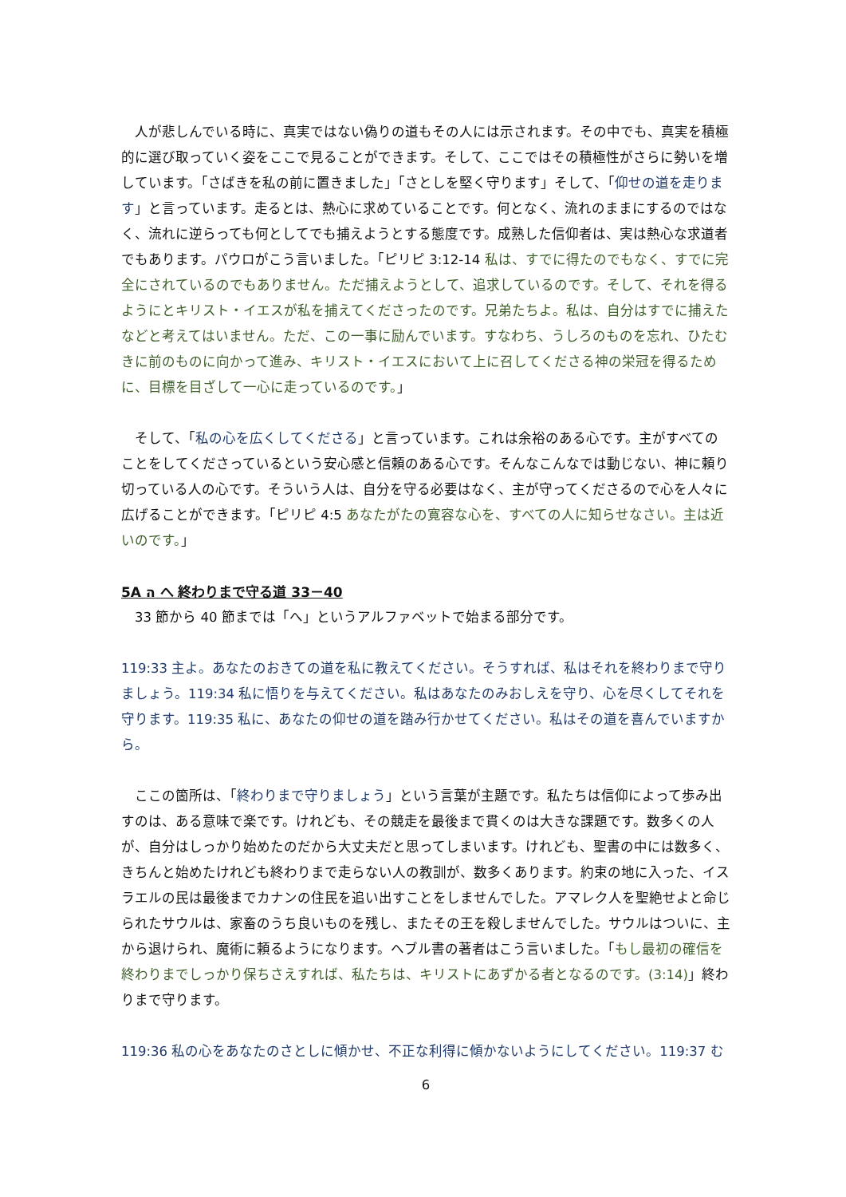人が悲しんでいる時に、真実ではない偽りの道もその人には示されます。その中でも、真実を積極的に選び取っていく姿をここで見ることができます。そして、ここではその積極性がさらに勢いを増しています。「さばきを私の前に置きました」「さとしを堅く守ります」そして、「仰せの道を走ります」と言っています。走るとは、熱心に求めていることです。何となく、流れのままにするのではなく、流れに逆らっても何としてでも捕えようとする態度です。成熟した信仰者は、実は熱心な求道者でもあります。パウロがこう言いました。「ピリピ 3:12-14 私は、すでに得たのでもなく、すでに完全にされているのでもありません。ただ捕えようとして、追求しているのです。そして、それを得るようにとキリスト・イエスが私を捕えてくださったのです。兄弟たちよ。私は、自分はすでに捕えたなどと考えてはいません。ただ、この一事に励んでいます。すなわち、うしろのものを忘れ、ひたむきに前のものに向かって進み、キリスト・イエスにおいて上に召してくださる神の栄冠を得るために、目標を目ざして一心に走っているのです。」
　そして、「私の心を広くしてくださる」と言っています。これは余裕のある心です。主がすべてのことをしてくださっているという安心感と信頼のある心です。そんなこんなでは動じない、神に頼り切っている人の心です。そういう人は、自分を守る必要はなく、主が守ってくださるので心を人々に広げることができます。「ピリピ 4:5 あなたがたの寛容な心を、すべての人に知らせなさい。主は近いのです。」
5A ה へ 終わりまで守る道 33－40
　33 節から 40 節までは「へ」というアルファベットで始まる部分です。
119:33 主よ。あなたのおきての道を私に教えてください。そうすれば、私はそれを終わりまで守りましょう。119:34 私に悟りを与えてください。私はあなたのみおしえを守り、心を尽くしてそれを守ります。119:35 私に、あなたの仰せの道を踏み行かせてください。私はその道を喜んでいますから。
　ここの箇所は、「終わりまで守りましょう」という言葉が主題です。私たちは信仰によって歩み出すのは、ある意味で楽です。けれども、その競走を最後まで貫くのは大きな課題です。数多くの人が、自分はしっかり始めたのだから大丈夫だと思ってしまいます。けれども、聖書の中には数多く、きちんと始めたけれども終わりまで走らない人の教訓が、数多くあります。約束の地に入った、イスラエルの民は最後までカナンの住民を追い出すことをしませんでした。アマレク人を聖絶せよと命じられたサウルは、家畜のうち良いものを残し、またその王を殺しませんでした。サウルはついに、主から退けられ、魔術に頼るようになります。ヘブル書の著者はこう言いました。「もし最初の確信を終わりまでしっかり保ちさえすれば、私たちは、キリストにあずかる者となるのです。(3:14)」終わりまで守ります。
119:36 私の心をあなたのさとしに傾かせ、不正な利得に傾かないようにしてください。119:37 む
6